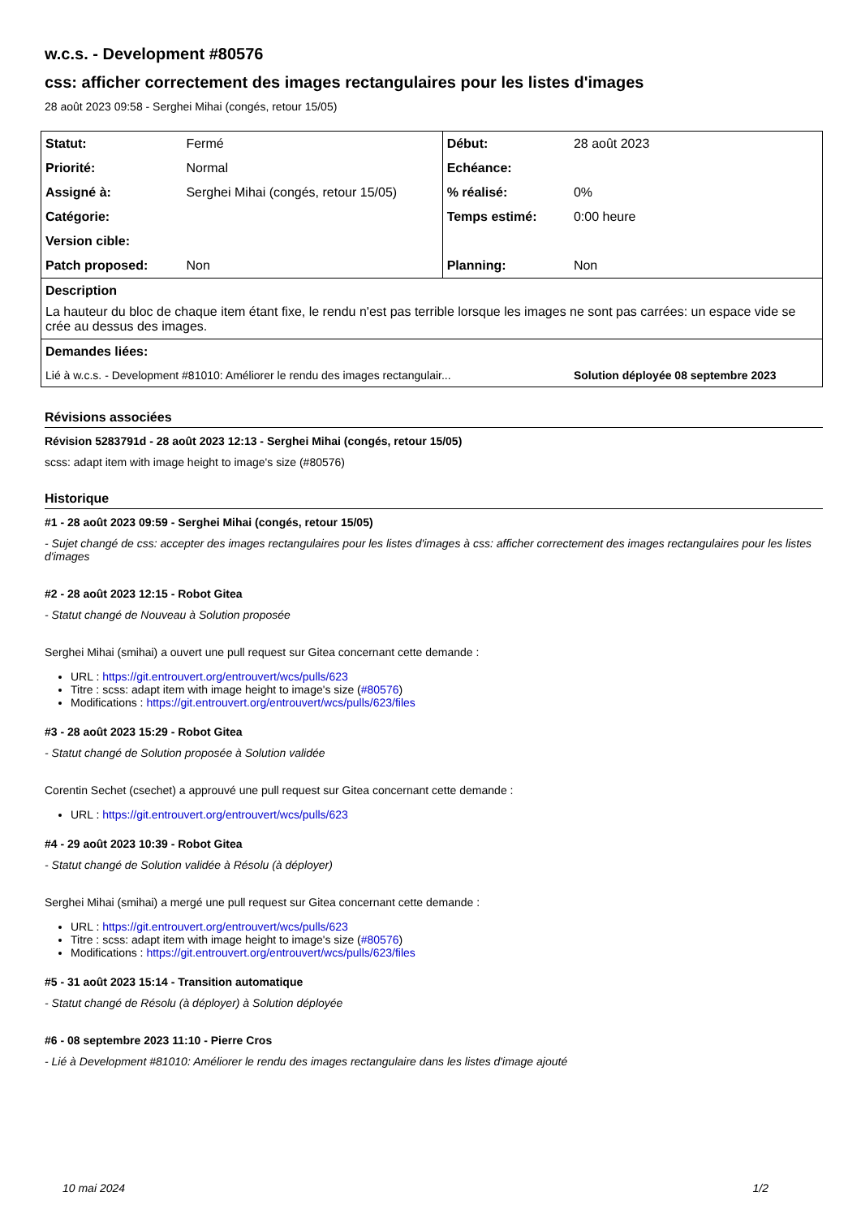w.c.s. - Development #80576
css: afficher correctement des images rectangulaires pour les listes d'images
28 août 2023 09:58 - Serghei Mihai (congés, retour 15/05)
| Statut: | Fermé | Début: | 28 août 2023 |
| Priorité: | Normal | Echéance: | |
| Assigné à: | Serghei Mihai (congés, retour 15/05) | % réalisé: | 0% |
| Catégorie: | | Temps estimé: | 0:00 heure |
| Version cible: | | | |
| Patch proposed: | Non | Planning: | Non |
| Description La hauteur du bloc de chaque item étant fixe, le rendu n'est pas terrible lorsque les images ne sont pas carrées: un espace vide se crée au dessus des images. | | | |
| Demandes liées: | | | |
| Lié à w.c.s. - Development #81010: Améliorer le rendu des images rectangulair... | | | Solution déployée 08 septembre 2023 |
Révisions associées
Révision 5283791d - 28 août 2023 12:13 - Serghei Mihai (congés, retour 15/05)
scss: adapt item with image height to image's size (#80576)
Historique
#1 - 28 août 2023 09:59 - Serghei Mihai (congés, retour 15/05)
- Sujet changé de css: accepter des images rectangulaires pour les listes d'images à css: afficher correctement des images rectangulaires pour les listes d'images
#2 - 28 août 2023 12:15 - Robot Gitea
- Statut changé de Nouveau à Solution proposée
Serghei Mihai (smihai) a ouvert une pull request sur Gitea concernant cette demande :
URL : https://git.entrouvert.org/entrouvert/wcs/pulls/623
Titre : scss: adapt item with image height to image's size (#80576)
Modifications : https://git.entrouvert.org/entrouvert/wcs/pulls/623/files
#3 - 28 août 2023 15:29 - Robot Gitea
- Statut changé de Solution proposée à Solution validée
Corentin Sechet (csechet) a approuvé une pull request sur Gitea concernant cette demande :
URL : https://git.entrouvert.org/entrouvert/wcs/pulls/623
#4 - 29 août 2023 10:39 - Robot Gitea
- Statut changé de Solution validée à Résolu (à déployer)
Serghei Mihai (smihai) a mergé une pull request sur Gitea concernant cette demande :
URL : https://git.entrouvert.org/entrouvert/wcs/pulls/623
Titre : scss: adapt item with image height to image's size (#80576)
Modifications : https://git.entrouvert.org/entrouvert/wcs/pulls/623/files
#5 - 31 août 2023 15:14 - Transition automatique
- Statut changé de Résolu (à déployer) à Solution déployée
#6 - 08 septembre 2023 11:10 - Pierre Cros
- Lié à Development #81010: Améliorer le rendu des images rectangulaire dans les listes d'image ajouté
10 mai 2024 1/2